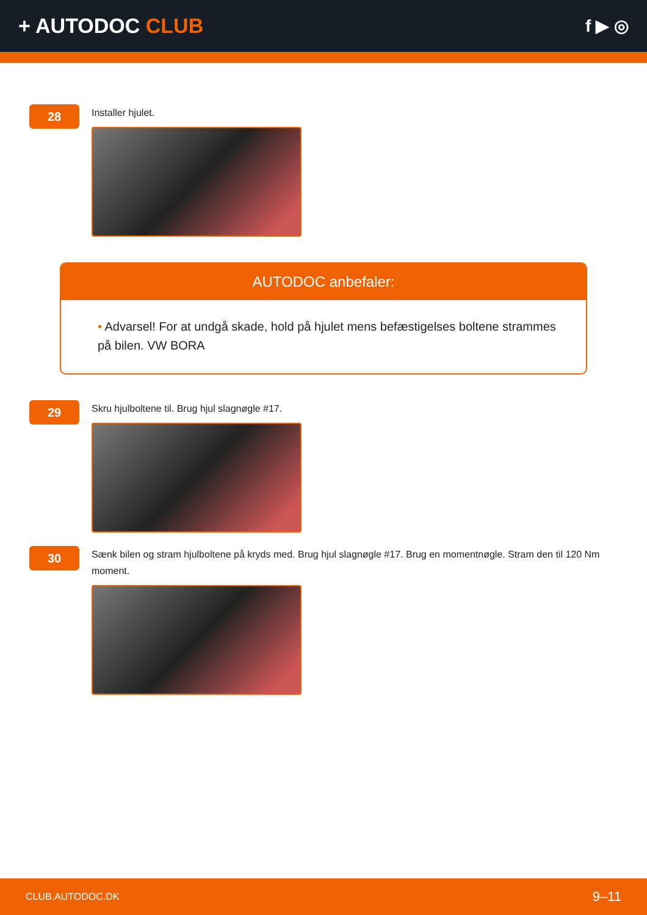+ AUTODOC CLUB
f ▶ ◎
28
Installer hjulet.
AUTODOC anbefaler:
• Advarsel! For at undgå skade, hold på hjulet mens befæstigelses boltene strammes på bilen. VW BORA
29
Skru hjulboltene til. Brug hjul slagnøgle #17.
30
Sænk bilen og stram hjulboltene på kryds med. Brug hjul slagnøgle #17. Brug en momentnøgle. Stram den til 120 Nm moment.
CLUB.AUTODOC.DK 9–11